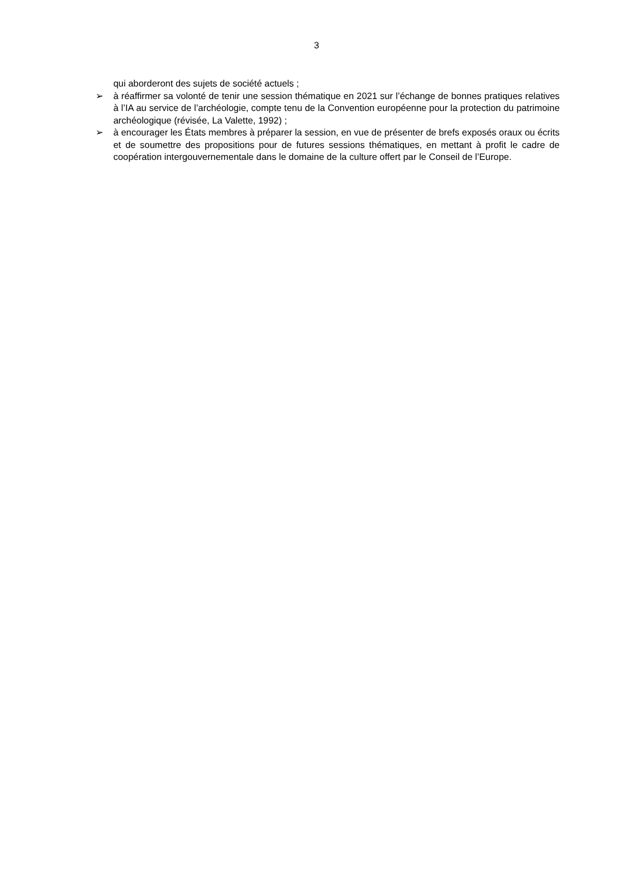3
qui aborderont des sujets de société actuels ;
➢ à réaffirmer sa volonté de tenir une session thématique en 2021 sur l’échange de bonnes pratiques relatives à l’IA au service de l’archéologie, compte tenu de la Convention européenne pour la protection du patrimoine archéologique (révisée, La Valette, 1992) ;
➢ à encourager les États membres à préparer la session, en vue de présenter de brefs exposés oraux ou écrits et de soumettre des propositions pour de futures sessions thématiques, en mettant à profit le cadre de coopération intergouvernementale dans le domaine de la culture offert par le Conseil de l’Europe.